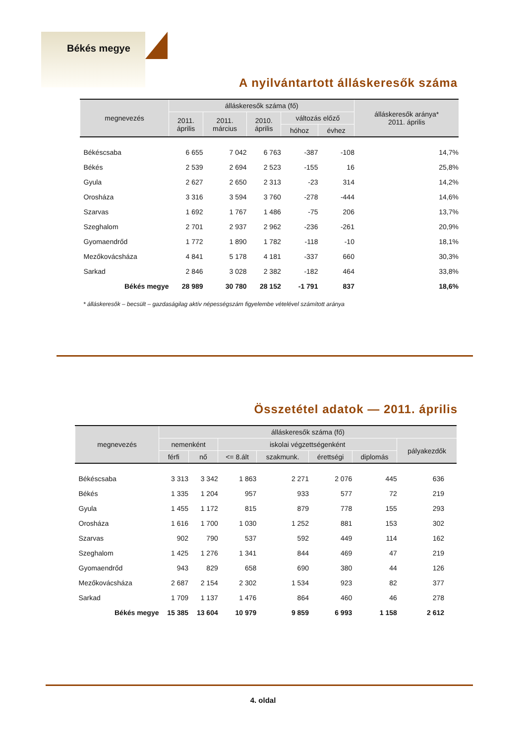Békés megye
A nyilvántartott álláskeresők száma
| megnevezés | álláskeresők száma (fő) | | | | | álláskeresők aránya* 2011. április |
| --- | --- | --- | --- | --- | --- | --- |
| | 2011. április | 2011. március | 2010. április | változás előző | | |
| | | | | hóhoz | évhez | |
| Békéscsaba | 6 655 | 7 042 | 6 763 | -387 | -108 | 14,7% |
| Békés | 2 539 | 2 694 | 2 523 | -155 | 16 | 25,8% |
| Gyula | 2 627 | 2 650 | 2 313 | -23 | 314 | 14,2% |
| Orosháza | 3 316 | 3 594 | 3 760 | -278 | -444 | 14,6% |
| Szarvas | 1 692 | 1 767 | 1 486 | -75 | 206 | 13,7% |
| Szeghalom | 2 701 | 2 937 | 2 962 | -236 | -261 | 20,9% |
| Gyomaendrőd | 1 772 | 1 890 | 1 782 | -118 | -10 | 18,1% |
| Mezőkovácsháza | 4 841 | 5 178 | 4 181 | -337 | 660 | 30,3% |
| Sarkad | 2 846 | 3 028 | 2 382 | -182 | 464 | 33,8% |
| Békés megye | 28 989 | 30 780 | 28 152 | -1 791 | 837 | 18,6% |
* álláskeresők – becsült – gazdaságilag aktív népességszám figyelembe vételével számított aránya
Összetétel adatok — 2011. április
| megnevezés | álláskeresők száma (fő) | | | | | | |
| --- | --- | --- | --- | --- | --- | --- | --- |
| | nemenként | | iskolai végzettségenként | | | | pályakezdők |
| | férfi | nő | <= 8.ált | szakmunk. | érettségi | diplomás | |
| Békéscsaba | 3 313 | 3 342 | 1 863 | 2 271 | 2 076 | 445 | 636 |
| Békés | 1 335 | 1 204 | 957 | 933 | 577 | 72 | 219 |
| Gyula | 1 455 | 1 172 | 815 | 879 | 778 | 155 | 293 |
| Orosháza | 1 616 | 1 700 | 1 030 | 1 252 | 881 | 153 | 302 |
| Szarvas | 902 | 790 | 537 | 592 | 449 | 114 | 162 |
| Szeghalom | 1 425 | 1 276 | 1 341 | 844 | 469 | 47 | 219 |
| Gyomaendrőd | 943 | 829 | 658 | 690 | 380 | 44 | 126 |
| Mezőkovácsháza | 2 687 | 2 154 | 2 302 | 1 534 | 923 | 82 | 377 |
| Sarkad | 1 709 | 1 137 | 1 476 | 864 | 460 | 46 | 278 |
| Békés megye | 15 385 | 13 604 | 10 979 | 9 859 | 6 993 | 1 158 | 2 612 |
4. oldal